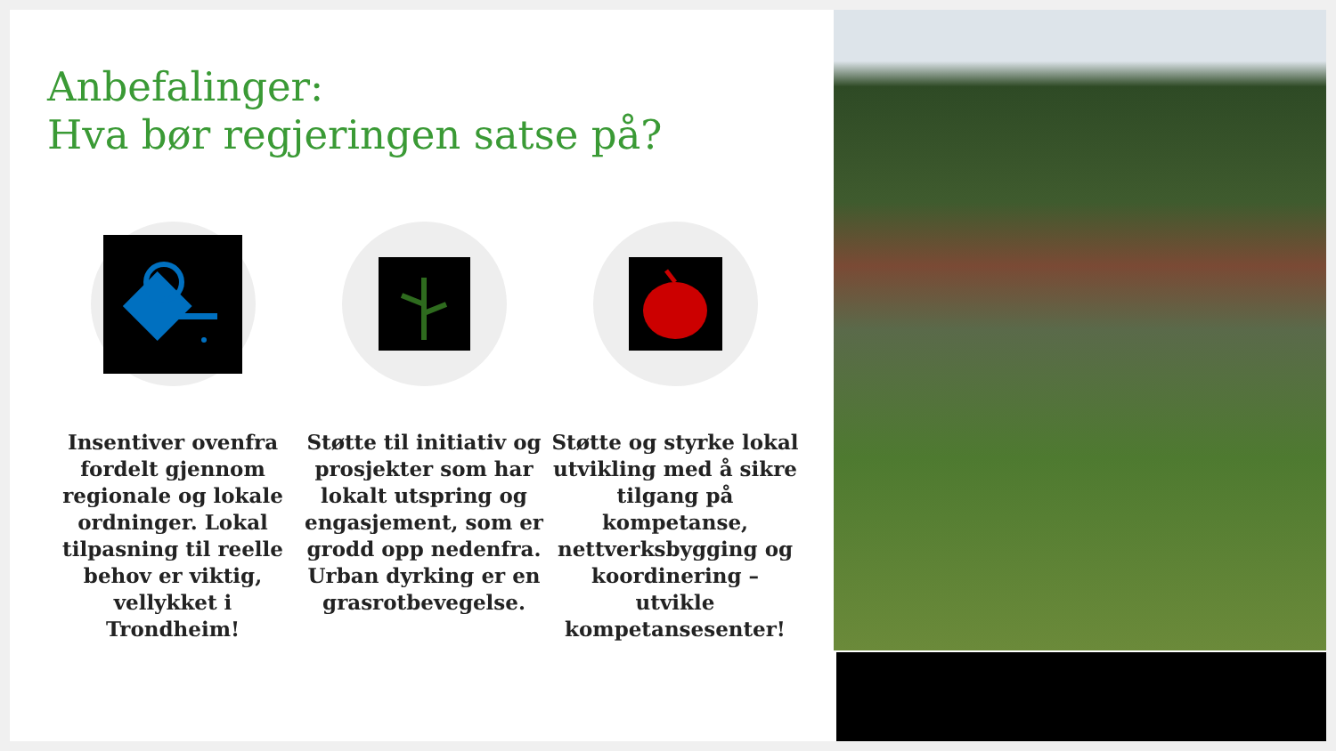Anbefalinger:
Hva bør regjeringen satse på?
Insentiver ovenfra fordelt gjennom regionale og lokale ordninger. Lokal tilpasning til reelle behov er viktig, vellykket i Trondheim!
Støtte til initiativ og prosjekter som har lokalt utspring og engasjement, som er grodd opp nedenfra. Urban dyrking er en grasrotbevegelse.
Støtte og styrke lokal utvikling med å sikre tilgang på kompetanse, nettverksbygging og koordinering – utvikle kompetansesenter!